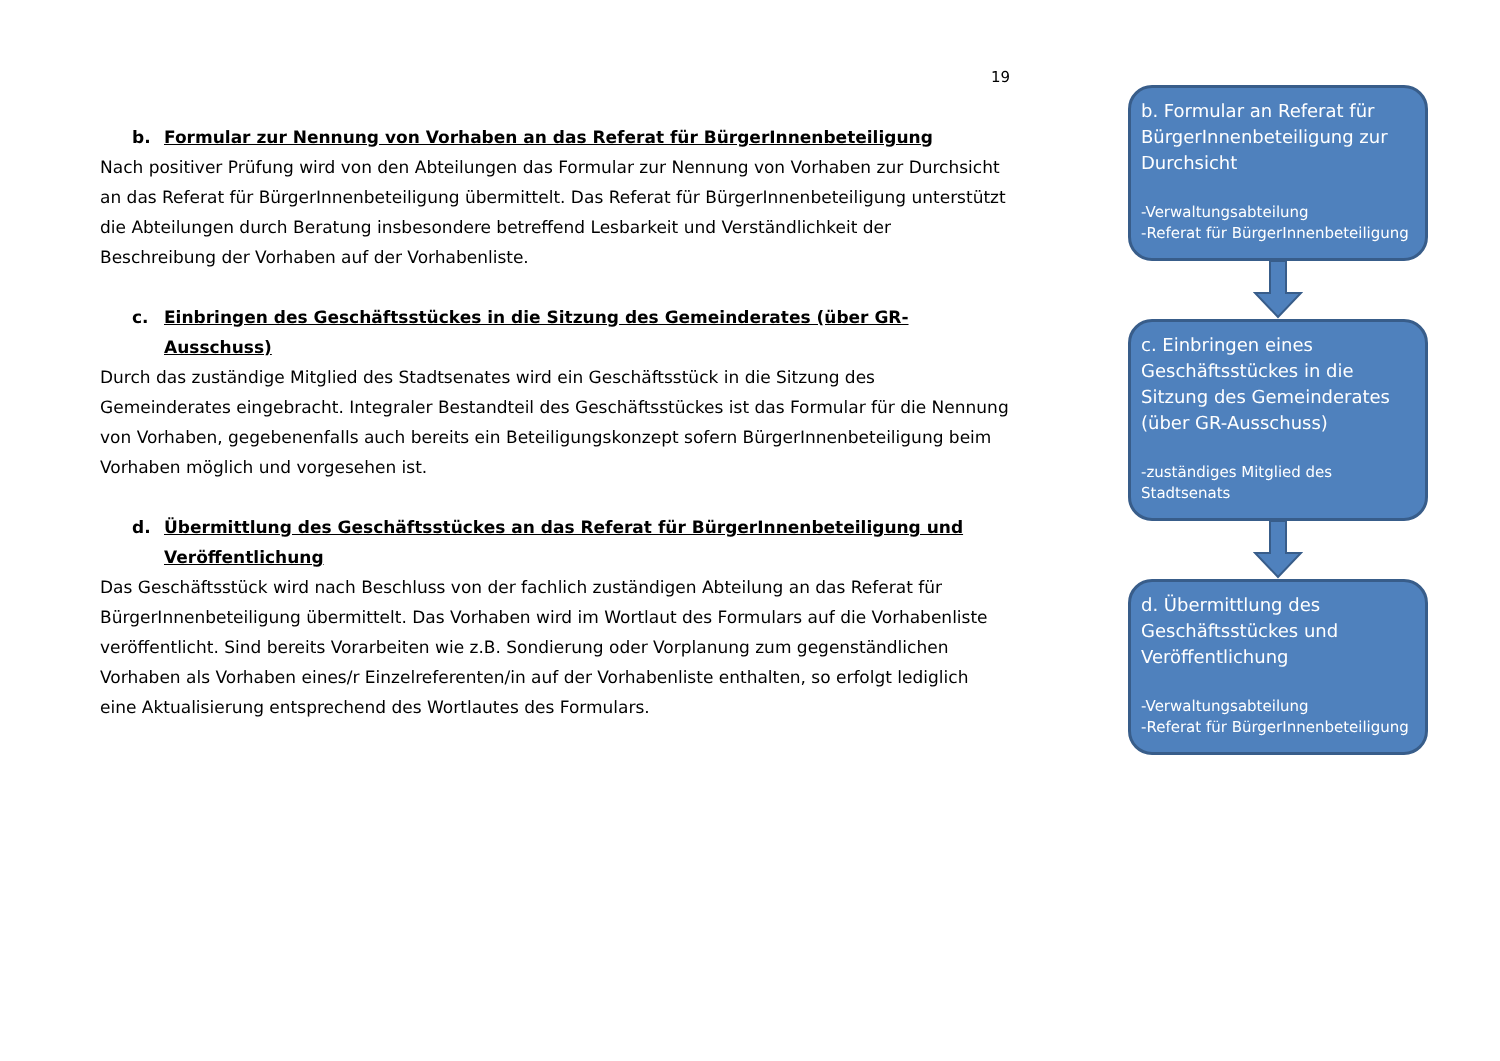19
b. Formular zur Nennung von Vorhaben an das Referat für BürgerInnenbeteiligung
Nach positiver Prüfung wird von den Abteilungen das Formular zur Nennung von Vorhaben zur Durchsicht an das Referat für BürgerInnenbeteiligung übermittelt. Das Referat für BürgerInnenbeteiligung unterstützt die Abteilungen durch Beratung insbesondere betreffend Lesbarkeit und Verständlichkeit der Beschreibung der Vorhaben auf der Vorhabenliste.
c. Einbringen des Geschäftsstückes in die Sitzung des Gemeinderates (über GR-Ausschuss)
Durch das zuständige Mitglied des Stadtsenates wird ein Geschäftsstück in die Sitzung des Gemeinderates eingebracht. Integraler Bestandteil des Geschäftsstückes ist das Formular für die Nennung von Vorhaben, gegebenenfalls auch bereits ein Beteiligungskonzept sofern BürgerInnenbeteiligung beim Vorhaben möglich und vorgesehen ist.
d. Übermittlung des Geschäftsstückes an das Referat für BürgerInnenbeteiligung und Veröffentlichung
Das Geschäftsstück wird nach Beschluss von der fachlich zuständigen Abteilung an das Referat für BürgerInnenbeteiligung übermittelt. Das Vorhaben wird im Wortlaut des Formulars auf die Vorhabenliste veröffentlicht. Sind bereits Vorarbeiten wie z.B. Sondierung oder Vorplanung zum gegenständlichen Vorhaben als Vorhaben eines/r Einzelreferenten/in auf der Vorhabenliste enthalten, so erfolgt lediglich eine Aktualisierung entsprechend des Wortlautes des Formulars.
b. Formular an Referat für BürgerInnenbeteiligung zur Durchsicht
-Verwaltungsabteilung
-Referat für BürgerInnenbeteiligung
c. Einbringen eines Geschäftsstückes in die Sitzung des Gemeinderates (über GR-Ausschuss)
-zuständiges Mitglied des Stadtsenats
d. Übermittlung des Geschäftsstückes und Veröffentlichung
-Verwaltungsabteilung
-Referat für BürgerInnenbeteiligung